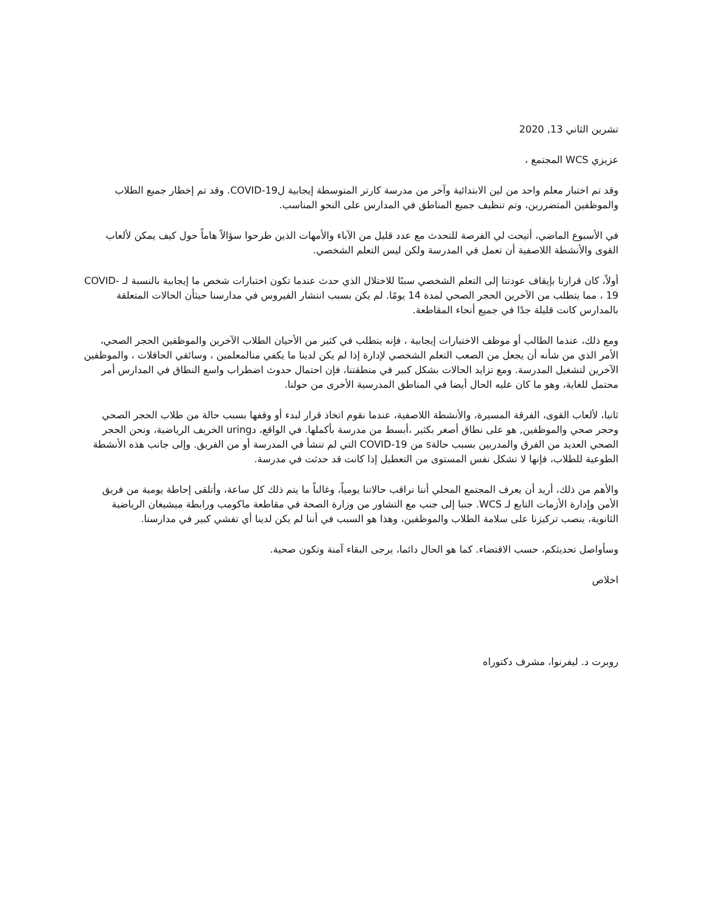تشرين الثاني 13, 2020
عزيزي WCS المجتمع ،
وقد تم اختبار معلم واحد من لين الابتدائية وآخر من مدرسة كارتر المتوسطة إيجابية لCOVID-19. وقد تم إخطار جميع الطلاب والموظفين المتضررين، وتم تنظيف جميع المناطق في المدارس على النحو المناسب.
في الأسبوع الماضي، أتيحت لي الفرصة للتحدث مع عدد قليل من الآباء والأمهات الذين طرحوا سؤالاً هاماً حول كيف يمكن لألعاب القوى والأنشطة اللاصفية أن تعمل في المدرسة ولكن ليس التعلم الشخصي.
أولاً، كان قرارنا بإيقاف عودتنا إلى التعلم الشخصي سببًا للاختلال الذي حدث عندما تكون اختبارات شخص ما إيجابية بالنسبة لـ COVID-19 ، مما يتطلب من الآخرين الحجر الصحي لمدة 14 يومًا. لم يكن بسبب انتشار الفيروس في مدارسنا حيثأن الحالات المتعلقة بالمدارس كانت قليلة جدًا في جميع أنحاء المقاطعة.
ومع ذلك، عندما الطالب أو موظف الاختبارات إيجابية ، فإنه يتطلب في كثير من الأحيان الطلاب الآخرين والموظفين الحجر الصحي، الأمر الذي من شأنه أن يجعل من الصعب التعلم الشخصي لإدارة إذا لم يكن لدينا ما يكفي منالمعلمين ، وسائقي الحافلات ، والموظفين الآخرين لتشغيل المدرسة. ومع تزايد الحالات بشكل كبير في منطقتنا، فإن احتمال حدوث اضطراب واسع النطاق في المدارس أمر محتمل للغاية، وهو ما كان عليه الحال أيضا في المناطق المدرسية الأخرى من حولنا.
ثانيا، لألعاب القوى، الفرقة المسيرة، والأنشطة اللاصفية، عندما نقوم اتخاذ قرار لبدء أو وقفها بسبب حالة من طلاب الحجر الصحي وحجر صحي والموظفين, هو على نطاق أصغر بكثير ،أبسط من مدرسة بأكملها. في الواقع، دuring الخريف الرياضية، ونحن الحجر الصحي العديد من الفرق والمدربين بسبب حالةs من COVID-19 التي لم تنشأ في المدرسة أو من الفريق. وإلى جانب هذه الأنشطة الطوعية للطلاب، فإنها لا تشكل نفس المستوى من التعطيل إذا كانت قد حدثت في مدرسة.
والأهم من ذلك، أريد أن يعرف المجتمع المحلي أننا نراقب حالاتنا يومياً، وغالباً ما يتم ذلك كل ساعة، وأتلقى إحاطة يومية من فريق الأمن وإدارة الأزمات التابع لـ WCS. جنبا إلى جنب مع التشاور من وزارة الصحة في مقاطعة ماكومب ورابطة ميشيغان الرياضية الثانوية، ينصب تركيزنا على سلامة الطلاب والموظفين، وهذا هو السبب في أننا لم يكن لدينا أي تفشي كبير في مدارسنا.
وسأواصل تحديثكم، حسب الاقتضاء. كما هو الحال دائما، يرجى البقاء آمنة وتكون صحية.
اخلاص
روبرت د. ليفرنوا، مشرف دكتوراه